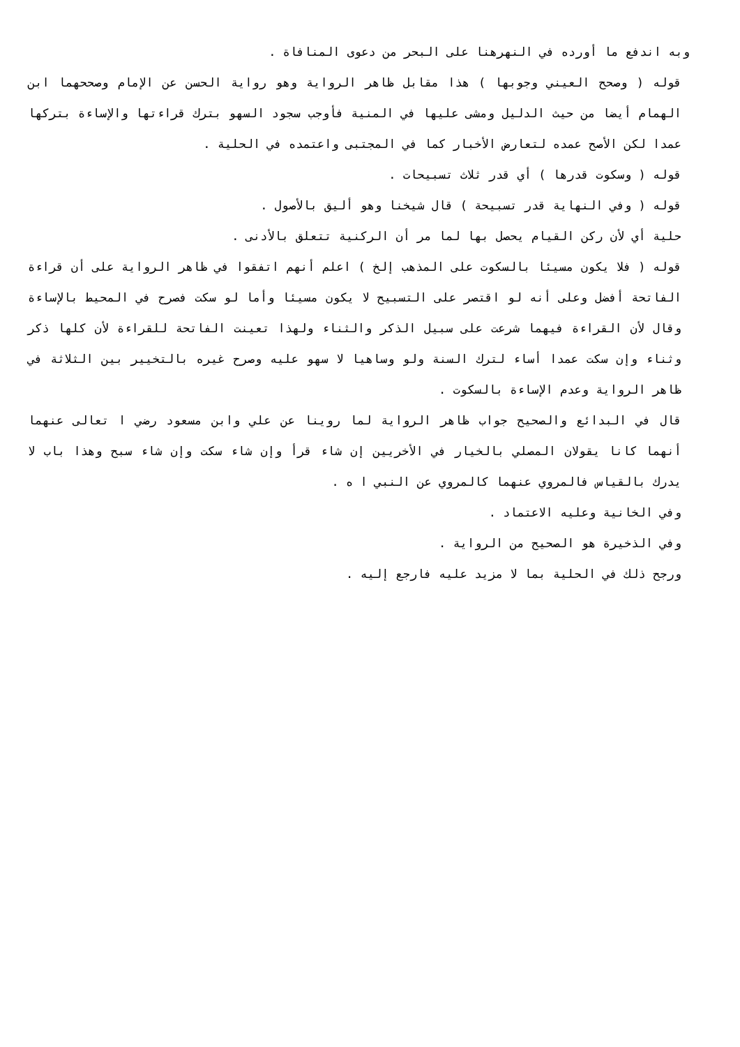وبه اندفع ما أورده في النهرهنا على البحر من دعوى المنافاة .
قوله ( وصحح العيني وجوبها ) هذا مقابل ظاهر الرواية وهو رواية الحسن عن الإمام وصححهما ابن الهمام أيضا من حيث الدليل ومشى عليها في المنية فأوجب سجود السهو بترك قراءتها والإساءة بتركها عمدا لكن الأصح عمده لتعارض الأخبار كما في المجتبى واعتمده في الحلية .
قوله ( وسكوت قدرها ) أي قدر ثلاث تسبيحات .
قوله ( وفي النهاية قدر تسبيحة ) قال شيخنا وهو أليق بالأصول .
حلية أي لأن ركن القيام يحصل بها لما مر أن الركنية تتعلق بالأدنى .
قوله ( فلا يكون مسيئا بالسكوت على المذهب إلخ ) اعلم أنهم اتفقوا في ظاهر الرواية على أن قراءة الفاتحة أفضل وعلى أنه لو اقتصر على التسبيح لا يكون مسيئا وأما لو سكت فصرح في المحيط بالإساءة وقال لأن القراءة فيهما شرعت على سبيل الذكر والثناء ولهذا تعينت الفاتحة للقراءة لأن كلها ذكر وثناء وإن سكت عمدا أساء لترك السنة ولو وساهيا لا سهو عليه وصرح غيره بالتخيير بين الثلاثة في ظاهر الرواية وعدم الإساءة بالسكوت .
قال في البدائع والصحيح جواب ظاهر الرواية لما روينا عن علي وابن مسعود رضي ا تعالى عنهما أنهما كانا يقولان المصلي بالخيار في الأخريين إن شاء قرأ وإن شاء سكت وإن شاء سبح وهذا باب لا يدرك بالقياس فالمروي عنهما كالمروي عن النبي ا ه .
وفي الخانية وعليه الاعتماد .
وفي الذخيرة هو الصحيح من الرواية .
ورجح ذلك في الحلية بما لا مزيد عليه فارجع إليه .